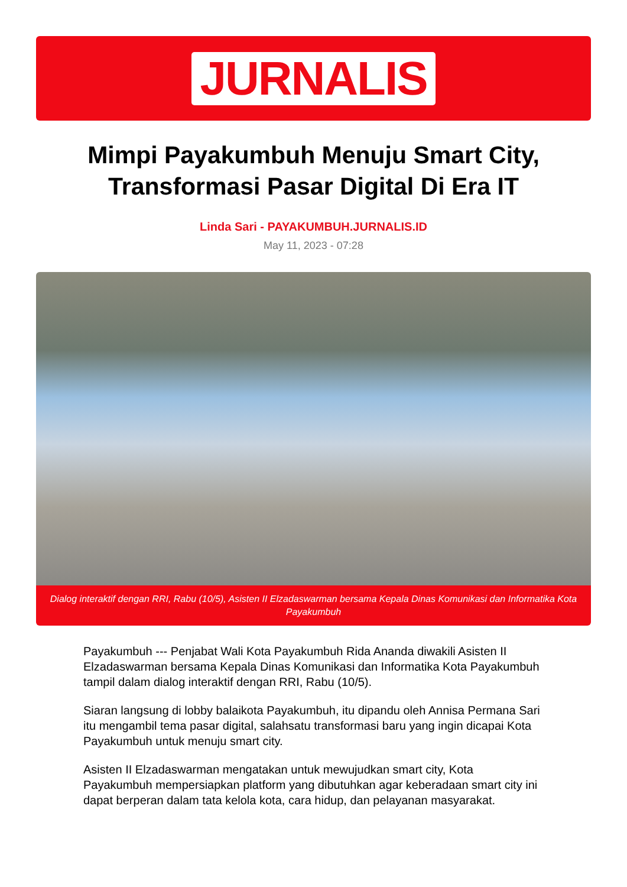JURNALIS
Mimpi Payakumbuh Menuju Smart City, Transformasi Pasar Digital Di Era IT
Linda Sari - PAYAKUMBUH.JURNALIS.ID
May 11, 2023 - 07:28
Dialog interaktif dengan RRI, Rabu (10/5), Asisten II Elzadaswarman bersama Kepala Dinas Komunikasi dan Informatika Kota Payakumbuh
Payakumbuh --- Penjabat Wali Kota Payakumbuh Rida Ananda diwakili Asisten II Elzadaswarman bersama Kepala Dinas Komunikasi dan Informatika Kota Payakumbuh tampil dalam dialog interaktif dengan RRI, Rabu (10/5).
Siaran langsung di lobby balaikota Payakumbuh, itu dipandu oleh Annisa Permana Sari itu mengambil tema pasar digital, salahsatu transformasi baru yang ingin dicapai Kota Payakumbuh untuk menuju smart city.
Asisten II Elzadaswarman mengatakan untuk mewujudkan smart city, Kota Payakumbuh mempersiapkan platform yang dibutuhkan agar keberadaan smart city ini dapat berperan dalam tata kelola kota, cara hidup, dan pelayanan masyarakat.